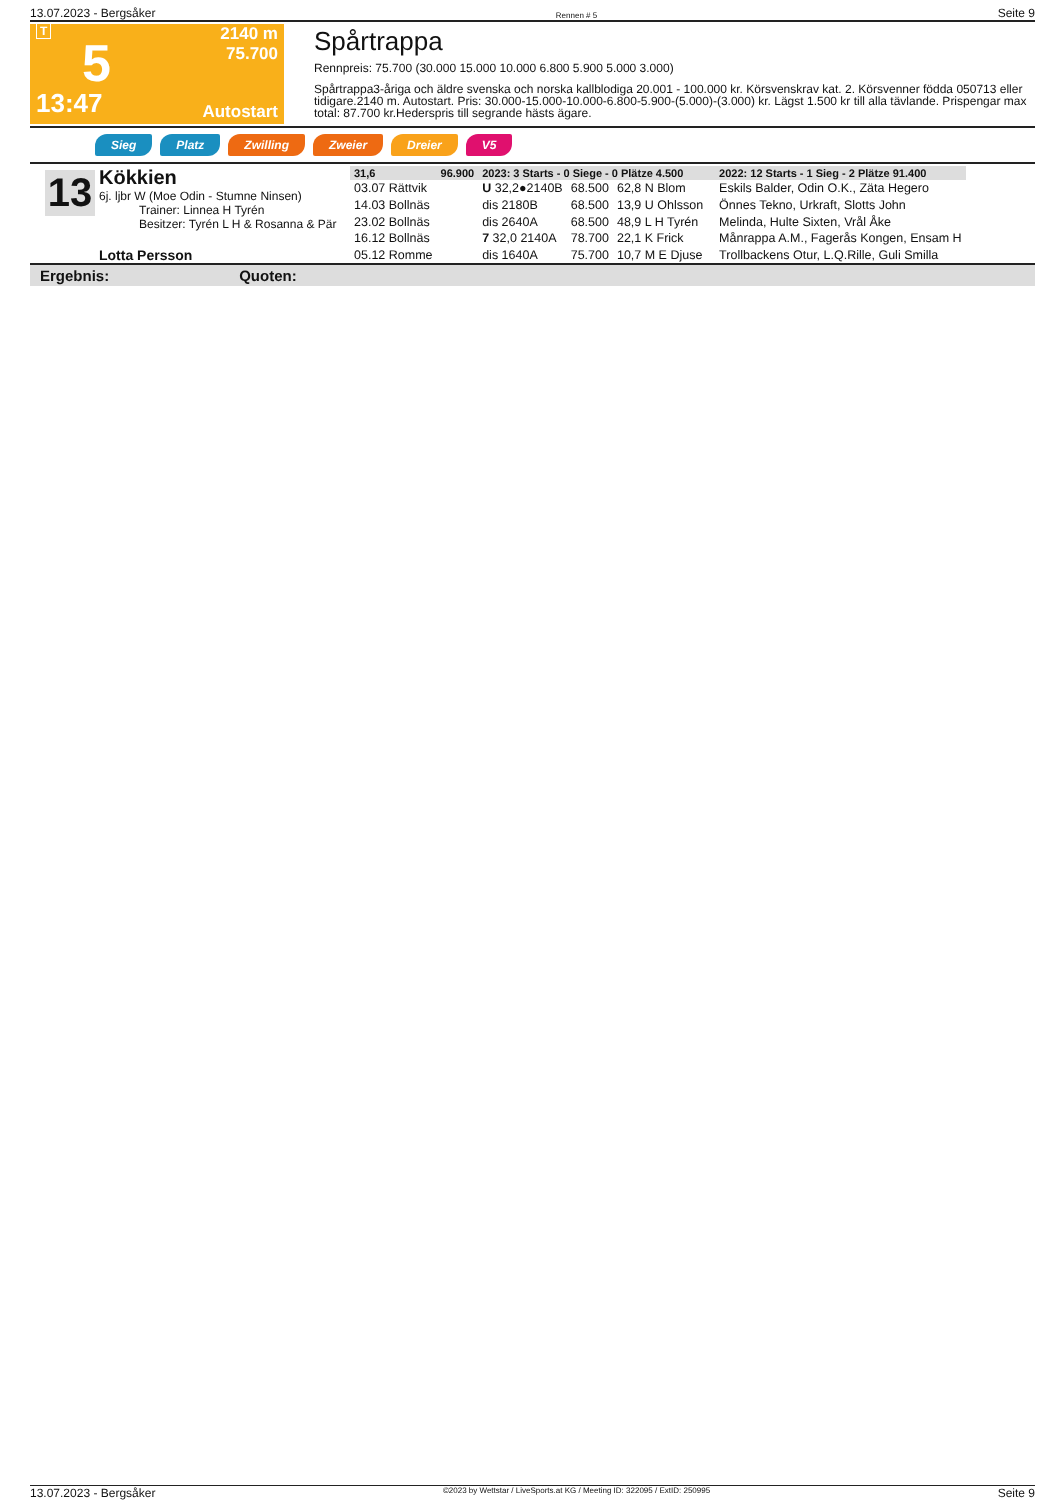13.07.2023 - Bergsåker Rennen # 5 Seite 9
T
5
13:47
2140 m
75.700
Autostart
Spårtrappa
Rennpreis: 75.700 (30.000 15.000 10.000 6.800 5.900 5.000 3.000)
Spårtrappa3-åriga och äldre svenska och norska kallblodiga 20.001 - 100.000 kr. Körsvenskrav kat. 2. Körsvenner födda 050713 eller tidigare.2140 m. Autostart. Pris: 30.000-15.000-10.000-6.800-5.900-(5.000)-(3.000) kr. Lägst 1.500 kr till alla tävlande. Prispengar max total: 87.700 kr.Hederspris till segrande hästs ägare.
Sieg Platz Zwilling Zweier Dreier V5
13
Kökkien
6j. ljbr W (Moe Odin - Stumne Ninsen)
Trainer: Linnea H Tyrén
Besitzer: Tyrén L H & Rosanna & Pär
Lotta Persson
| 31,6 | 96.900 | 2023: 3 Starts - 0 Siege - 0 Plätze 4.500 | | | | 2022: 12 Starts - 1 Sieg - 2 Plätze 91.400 |
| 03.07 Rättvik | | U 32,2●2140B | 68.500 | 62,8 N Blom | | Eskils Balder, Odin O.K., Zäta Hegero |
| 14.03 Bollnäs | | dis 2180B | 68.500 | 13,9 U Ohlsson | | Önnes Tekno, Urkraft, Slotts John |
| 23.02 Bollnäs | | dis 2640A | 68.500 | 48,9 L H Tyrén | | Melinda, Hulte Sixten, Vrål Åke |
| 16.12 Bollnäs | | 7 32,0 2140A | 78.700 | 22,1 K Frick | | Månrappa A.M., Fagerås Kongen, Ensam H |
| 05.12 Romme | | dis 1640A | 75.700 | 10,7 M E Djuse | | Trollbackens Otur, L.Q.Rille, Guli Smilla |
Ergebnis: Quoten:
13.07.2023 - Bergsåker ©2023 by Wettstar / LiveSports.at KG / Meeting ID: 322095 / ExtID: 250995 Seite 9